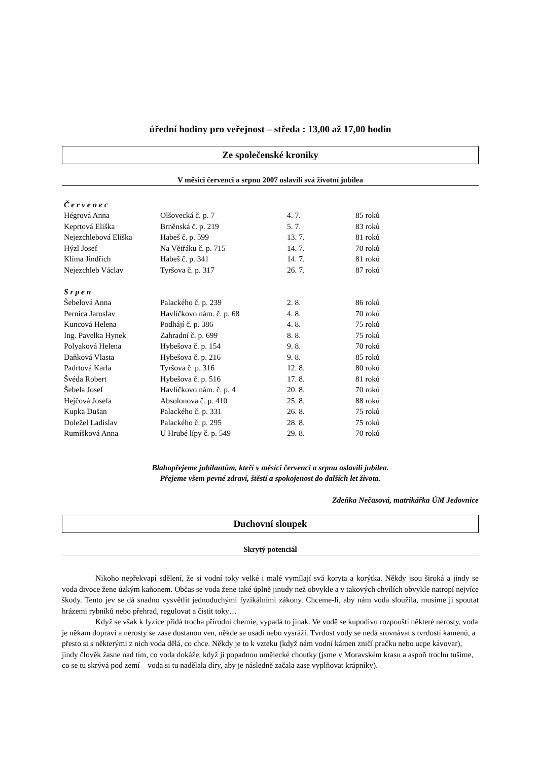úřední hodiny pro veřejnost – středa : 13,00 až 17,00 hodin
Ze společenské kroniky
V měsíci červenci a srpnu 2007 oslavili svá životní jubilea
| Č e r v e n e c | | | |
| Hégrová Anna | Olšovecká č. p. 7 | 4. 7. | 85 roků |
| Keprtová Eliška | Brněnská č. p. 219 | 5. 7. | 83 roků |
| Nejezchlebová Eliška | Habeš č. p. 599 | 13. 7. | 81 roků |
| Hýzl Josef | Na Větřáku č. p. 715 | 14. 7. | 70 roků |
| Klíma Jindřich | Habeš č. p. 341 | 14. 7. | 81 roků |
| Nejezchleb Václav | Tyršova č. p. 317 | 26. 7. | 87 roků |
| S r p e n | | | |
| Šebelová Anna | Palackého č. p. 239 | 2. 8. | 86 roků |
| Pernica Jaroslav | Havlíčkovo nám. č. p. 68 | 4. 8. | 70 roků |
| Kuncová Helena | Podhájí č. p. 386 | 4. 8. | 75 roků |
| Ing. Pavelka Hynek | Zahradní č. p. 699 | 8. 8. | 75 roků |
| Polyaková Helena | Hybešova č. p. 154 | 9. 8. | 70 roků |
| Daňková Vlasta | Hybešova č. p. 216 | 9. 8. | 85 roků |
| Padrtová Karla | Tyršova č. p. 316 | 12. 8. | 80 roků |
| Švéda Robert | Hybešova č. p. 516 | 17. 8. | 81 roků |
| Šebela Josef | Havlíčkovo nám. č. p. 4 | 20. 8. | 70 roků |
| Hejčová Josefa | Absolonova č. p. 410 | 25. 8. | 88 roků |
| Kupka Dušan | Palackého č. p. 331 | 26. 8. | 75 roků |
| Doležel Ladislav | Palackého č. p. 295 | 28. 8. | 75 roků |
| Rumíšková Anna | U Hrubé lípy č. p. 549 | 29. 8. | 70 roků |
Blahopřejeme jubilantům, kteří v měsíci červenci a srpnu oslavili jubilea.
Přejeme všem pevné zdraví, štěstí a spokojenost do dalších let života.
Zdeňka Nečasová, matrikářka ÚM Jedovnice
Duchovní sloupek
Skrytý potenciál
Nikoho nepřekvapí sdělení, že si vodní toky velké i malé vymílají svá koryta a korýtka. Někdy jsou široká a jindy se voda divoce žene úzkým kaňonem. Občas se voda žene také úplně jinudy než obvykle a v takových chvílích obvykle natropí nejvíce škody. Tento jev se dá snadno vysvětlit jednoduchými fyzikálními zákony. Chceme-li, aby nám voda sloužila, musíme ji spoutat hrázemi rybníků nebo přehrad, regulovat a čistit toky…
Když se však k fyzice přidá trocha přírodní chemie, vypadá to jinak. Ve vodě se kupodivu rozpouští některé nerosty, voda je někam dopraví a nerosty se zase dostanou ven, někde se usadí nebo vysráží. Tvrdost vody se nedá srovnávat s tvrdostí kamenů, a přesto si s některými z nich voda dělá, co chce. Někdy je to k vzteku (když nám vodní kámen zničí pračku nebo ucpe kávovar), jindy člověk žasne nad tím, co voda dokáže, když ji popadnou umělecké choutky (jsme v Moravském krasu a aspoň trochu tušíme, co se tu skrývá pod zemí – voda si tu nadělala díry, aby je následně začala zase vyplňovat krápníky).